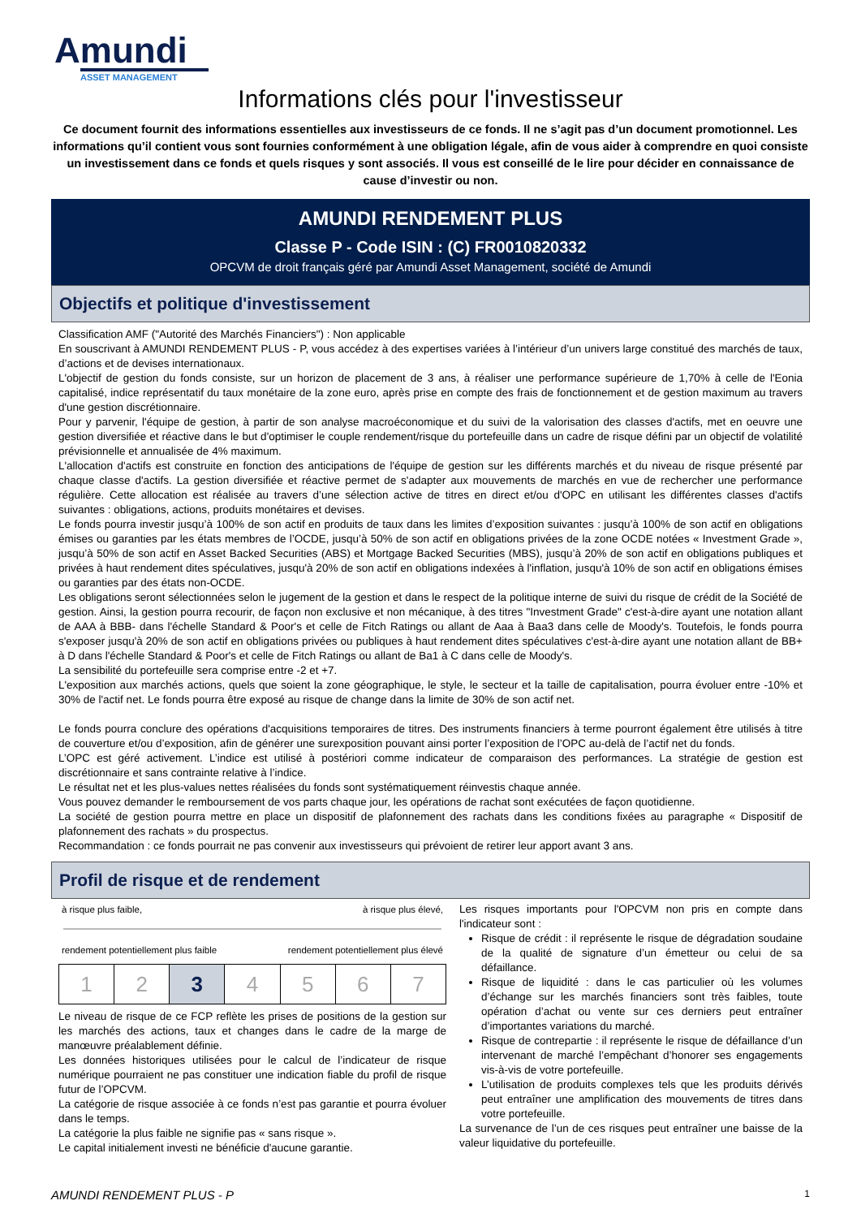Amundi
ASSET MANAGEMENT
Informations clés pour l'investisseur
Ce document fournit des informations essentielles aux investisseurs de ce fonds. Il ne s’agit pas d’un document promotionnel. Les informations qu’il contient vous sont fournies conformément à une obligation légale, afin de vous aider à comprendre en quoi consiste un investissement dans ce fonds et quels risques y sont associés. Il vous est conseillé de le lire pour décider en connaissance de cause d’investir ou non.
AMUNDI RENDEMENT PLUS
Classe P - Code ISIN : (C) FR0010820332
OPCVM de droit français géré par Amundi Asset Management, société de Amundi
Objectifs et politique d'investissement
Classification AMF ("Autorité des Marchés Financiers") : Non applicable
En souscrivant à AMUNDI RENDEMENT PLUS - P, vous accédez à des expertises variées à l’intérieur d’un univers large constitué des marchés de taux, d’actions et de devises internationaux.
L'objectif de gestion du fonds consiste, sur un horizon de placement de 3 ans, à réaliser une performance supérieure de 1,70% à celle de l'Eonia capitalisé, indice représentatif du taux monétaire de la zone euro, après prise en compte des frais de fonctionnement et de gestion maximum au travers d'une gestion discrétionnaire.
Pour y parvenir, l'équipe de gestion, à partir de son analyse macroéconomique et du suivi de la valorisation des classes d'actifs, met en oeuvre une gestion diversifiée et réactive dans le but d'optimiser le couple rendement/risque du portefeuille dans un cadre de risque défini par un objectif de volatilité prévisionnelle et annualisée de 4% maximum.
L'allocation d'actifs est construite en fonction des anticipations de l'équipe de gestion sur les différents marchés et du niveau de risque présenté par chaque classe d'actifs. La gestion diversifiée et réactive permet de s'adapter aux mouvements de marchés en vue de rechercher une performance régulière. Cette allocation est réalisée au travers d’une sélection active de titres en direct et/ou d'OPC en utilisant les différentes classes d'actifs suivantes : obligations, actions, produits monétaires et devises.
Le fonds pourra investir jusqu’à 100% de son actif en produits de taux dans les limites d’exposition suivantes : jusqu’à 100% de son actif en obligations émises ou garanties par les états membres de l’OCDE, jusqu’à 50% de son actif en obligations privées de la zone OCDE notées « Investment Grade », jusqu’à 50% de son actif en Asset Backed Securities (ABS) et Mortgage Backed Securities (MBS), jusqu’à 20% de son actif en obligations publiques et privées à haut rendement dites spéculatives, jusqu'à 20% de son actif en obligations indexées à l'inflation, jusqu'à 10% de son actif en obligations émises ou garanties par des états non-OCDE.
Les obligations seront sélectionnées selon le jugement de la gestion et dans le respect de la politique interne de suivi du risque de crédit de la Société de gestion. Ainsi, la gestion pourra recourir, de façon non exclusive et non mécanique, à des titres "Investment Grade" c'est-à-dire ayant une notation allant de AAA à BBB- dans l'échelle Standard & Poor's et celle de Fitch Ratings ou allant de Aaa à Baa3 dans celle de Moody's. Toutefois, le fonds pourra s'exposer jusqu'à 20% de son actif en obligations privées ou publiques à haut rendement dites spéculatives c'est-à-dire ayant une notation allant de BB+ à D dans l'échelle Standard & Poor's et celle de Fitch Ratings ou allant de Ba1 à C dans celle de Moody's.
La sensibilité du portefeuille sera comprise entre -2 et +7.
L'exposition aux marchés actions, quels que soient la zone géographique, le style, le secteur et la taille de capitalisation, pourra évoluer entre -10% et 30% de l'actif net. Le fonds pourra être exposé au risque de change dans la limite de 30% de son actif net.
Le fonds pourra conclure des opérations d'acquisitions temporaires de titres. Des instruments financiers à terme pourront également être utilisés à titre de couverture et/ou d’exposition, afin de générer une surexposition pouvant ainsi porter l’exposition de l’OPC au-delà de l’actif net du fonds.
L’OPC est géré activement. L’indice est utilisé à postériori comme indicateur de comparaison des performances. La stratégie de gestion est discrétionnaire et sans contrainte relative à l’indice.
Le résultat net et les plus-values nettes réalisées du fonds sont systématiquement réinvestis chaque année.
Vous pouvez demander le remboursement de vos parts chaque jour, les opérations de rachat sont exécutées de façon quotidienne.
La société de gestion pourra mettre en place un dispositif de plafonnement des rachats dans les conditions fixées au paragraphe « Dispositif de plafonnement des rachats » du prospectus.
Recommandation : ce fonds pourrait ne pas convenir aux investisseurs qui prévoient de retirer leur apport avant 3 ans.
Profil de risque et de rendement
à risque plus faible, à risque plus élevé,
rendement potentiellement plus faible rendement potentiellement plus élevé
| 1 | 2 | 3 | 4 | 5 | 6 | 7 |
Le niveau de risque de ce FCP reflète les prises de positions de la gestion sur les marchés des actions, taux et changes dans le cadre de la marge de manœuvre préalablement définie.
Les données historiques utilisées pour le calcul de l’indicateur de risque numérique pourraient ne pas constituer une indication fiable du profil de risque futur de l’OPCVM.
La catégorie de risque associée à ce fonds n’est pas garantie et pourra évoluer dans le temps.
La catégorie la plus faible ne signifie pas « sans risque ».
Le capital initialement investi ne bénéficie d'aucune garantie.
Les risques importants pour l'OPCVM non pris en compte dans l'indicateur sont :
Risque de crédit : il représente le risque de dégradation soudaine de la qualité de signature d’un émetteur ou celui de sa défaillance.
Risque de liquidité : dans le cas particulier où les volumes d’échange sur les marchés financiers sont très faibles, toute opération d’achat ou vente sur ces derniers peut entraîner d’importantes variations du marché.
Risque de contrepartie : il représente le risque de défaillance d’un intervenant de marché l’empêchant d’honorer ses engagements vis-à-vis de votre portefeuille.
L’utilisation de produits complexes tels que les produits dérivés peut entraîner une amplification des mouvements de titres dans votre portefeuille.
La survenance de l’un de ces risques peut entraîner une baisse de la valeur liquidative du portefeuille.
AMUNDI RENDEMENT PLUS - P 1